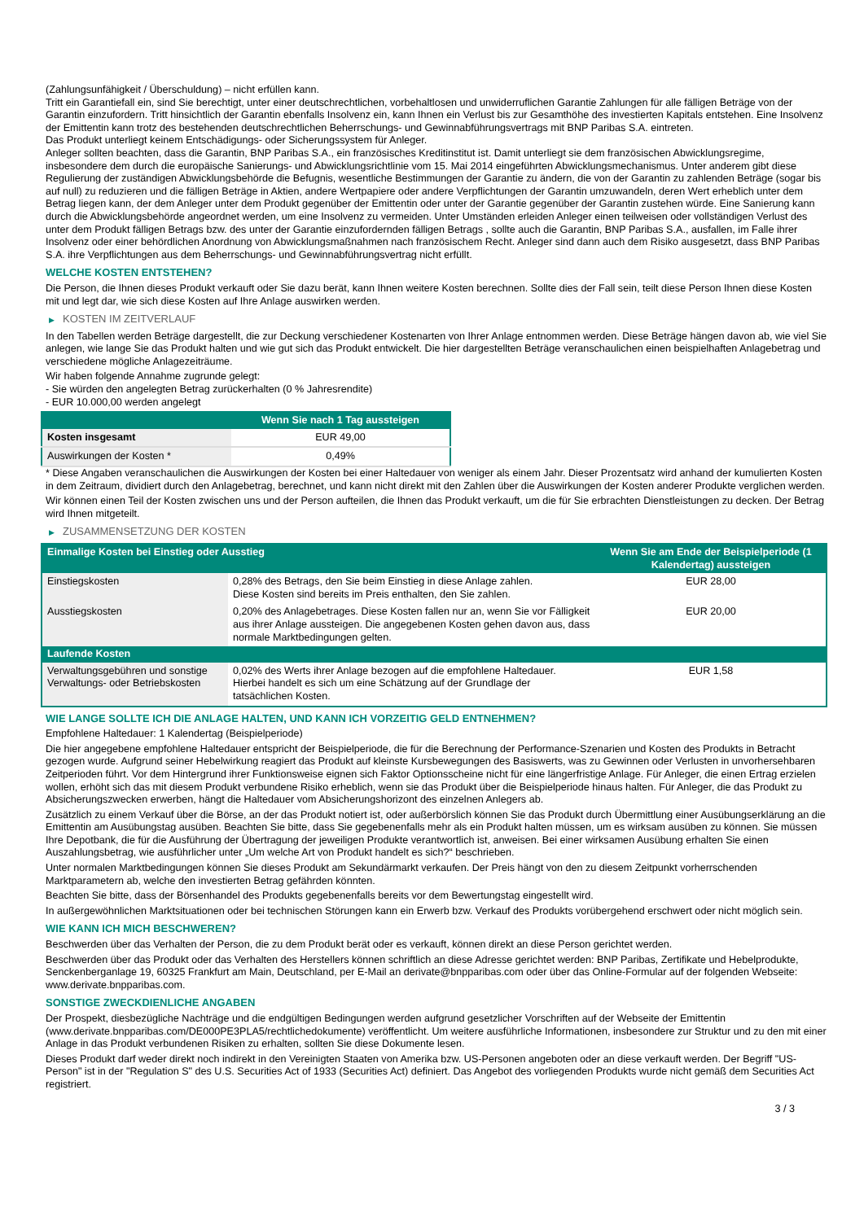(Zahlungsunfähigkeit / Überschuldung) – nicht erfüllen kann.
Tritt ein Garantiefall ein, sind Sie berechtigt, unter einer deutschrechtlichen, vorbehaltlosen und unwiderruflichen Garantie Zahlungen für alle fälligen Beträge von der Garantin einzufordern. Tritt hinsichtlich der Garantin ebenfalls Insolvenz ein, kann Ihnen ein Verlust bis zur Gesamthöhe des investierten Kapitals entstehen. Eine Insolvenz der Emittentin kann trotz des bestehenden deutschrechtlichen Beherrschungs- und Gewinnabführungsvertrags mit BNP Paribas S.A. eintreten.
Das Produkt unterliegt keinem Entschädigungs- oder Sicherungssystem für Anleger.
Anleger sollten beachten, dass die Garantin, BNP Paribas S.A., ein französisches Kreditinstitut ist. Damit unterliegt sie dem französischen Abwicklungsregime, insbesondere dem durch die europäische Sanierungs- und Abwicklungsrichtlinie vom 15. Mai 2014 eingeführten Abwicklungsmechanismus. Unter anderem gibt diese Regulierung der zuständigen Abwicklungsbehörde die Befugnis, wesentliche Bestimmungen der Garantie zu ändern, die von der Garantin zu zahlenden Beträge (sogar bis auf null) zu reduzieren und die fälligen Beträge in Aktien, andere Wertpapiere oder andere Verpflichtungen der Garantin umzuwandeln, deren Wert erheblich unter dem Betrag liegen kann, der dem Anleger unter dem Produkt gegenüber der Emittentin oder unter der Garantie gegenüber der Garantin zustehen würde. Eine Sanierung kann durch die Abwicklungsbehörde angeordnet werden, um eine Insolvenz zu vermeiden. Unter Umständen erleiden Anleger einen teilweisen oder vollständigen Verlust des unter dem Produkt fälligen Betrags bzw. des unter der Garantie einzufordernden fälligen Betrags , sollte auch die Garantin, BNP Paribas S.A., ausfallen, im Falle ihrer Insolvenz oder einer behördlichen Anordnung von Abwicklungsmaßnahmen nach französischem Recht. Anleger sind dann auch dem Risiko ausgesetzt, dass BNP Paribas S.A. ihre Verpflichtungen aus dem Beherrschungs- und Gewinnabführungsvertrag nicht erfüllt.
WELCHE KOSTEN ENTSTEHEN?
Die Person, die Ihnen dieses Produkt verkauft oder Sie dazu berät, kann Ihnen weitere Kosten berechnen. Sollte dies der Fall sein, teilt diese Person Ihnen diese Kosten mit und legt dar, wie sich diese Kosten auf Ihre Anlage auswirken werden.
▶ KOSTEN IM ZEITVERLAUF
In den Tabellen werden Beträge dargestellt, die zur Deckung verschiedener Kostenarten von Ihrer Anlage entnommen werden. Diese Beträge hängen davon ab, wie viel Sie anlegen, wie lange Sie das Produkt halten und wie gut sich das Produkt entwickelt. Die hier dargestellten Beträge veranschaulichen einen beispielhaften Anlagebetrag und verschiedene mögliche Anlagezeiträume.
Wir haben folgende Annahme zugrunde gelegt:
- Sie würden den angelegten Betrag zurückerhalten (0 % Jahresrendite)
- EUR 10.000,00 werden angelegt
| | Wenn Sie nach 1 Tag aussteigen |
| --- | --- |
| Kosten insgesamt | EUR 49,00 |
| Auswirkungen der Kosten * | 0,49% |
* Diese Angaben veranschaulichen die Auswirkungen der Kosten bei einer Haltedauer von weniger als einem Jahr. Dieser Prozentsatz wird anhand der kumulierten Kosten in dem Zeitraum, dividiert durch den Anlagebetrag, berechnet, und kann nicht direkt mit den Zahlen über die Auswirkungen der Kosten anderer Produkte verglichen werden.
Wir können einen Teil der Kosten zwischen uns und der Person aufteilen, die Ihnen das Produkt verkauft, um die für Sie erbrachten Dienstleistungen zu decken. Der Betrag wird Ihnen mitgeteilt.
▶ ZUSAMMENSETZUNG DER KOSTEN
| Einmalige Kosten bei Einstieg oder Ausstieg | | Wenn Sie am Ende der Beispielperiode (1 Kalendertag) aussteigen |
| --- | --- | --- |
| Einstiegskosten | 0,28% des Betrags, den Sie beim Einstieg in diese Anlage zahlen. Diese Kosten sind bereits im Preis enthalten, den Sie zahlen. | EUR 28,00 |
| Ausstiegskosten | 0,20% des Anlagebetrages. Diese Kosten fallen nur an, wenn Sie vor Fälligkeit aus ihrer Anlage aussteigen. Die angegebenen Kosten gehen davon aus, dass normale Marktbedingungen gelten. | EUR 20,00 |
| Laufende Kosten | | |
| Verwaltungsgebühren und sonstige Verwaltungs- oder Betriebskosten | 0,02% des Werts ihrer Anlage bezogen auf die empfohlene Haltedauer. Hierbei handelt es sich um eine Schätzung auf der Grundlage der tatsächlichen Kosten. | EUR 1,58 |
WIE LANGE SOLLTE ICH DIE ANLAGE HALTEN, UND KANN ICH VORZEITIG GELD ENTNEHMEN?
Empfohlene Haltedauer: 1 Kalendertag (Beispielperiode)
Die hier angegebene empfohlene Haltedauer entspricht der Beispielperiode, die für die Berechnung der Performance-Szenarien und Kosten des Produkts in Betracht gezogen wurde. Aufgrund seiner Hebelwirkung reagiert das Produkt auf kleinste Kursbewegungen des Basiswerts, was zu Gewinnen oder Verlusten in unvorhersehbaren Zeitperioden führt. Vor dem Hintergrund ihrer Funktionsweise eignen sich Faktor Optionsscheine nicht für eine längerfristige Anlage. Für Anleger, die einen Ertrag erzielen wollen, erhöht sich das mit diesem Produkt verbundene Risiko erheblich, wenn sie das Produkt über die Beispielperiode hinaus halten. Für Anleger, die das Produkt zu Absicherungszwecken erwerben, hängt die Haltedauer vom Absicherungshorizont des einzelnen Anlegers ab.
Zusätzlich zu einem Verkauf über die Börse, an der das Produkt notiert ist, oder außerbörslich können Sie das Produkt durch Übermittlung einer Ausübungserklärung an die Emittentin am Ausübungstag ausüben. Beachten Sie bitte, dass Sie gegebenenfalls mehr als ein Produkt halten müssen, um es wirksam ausüben zu können. Sie müssen Ihre Depotbank, die für die Ausführung der Übertragung der jeweiligen Produkte verantwortlich ist, anweisen. Bei einer wirksamen Ausübung erhalten Sie einen Auszahlungsbetrag, wie ausführlicher unter „Um welche Art von Produkt handelt es sich?“ beschrieben.
Unter normalen Marktbedingungen können Sie dieses Produkt am Sekundärmarkt verkaufen. Der Preis hängt von den zu diesem Zeitpunkt vorherrschenden Marktparametern ab, welche den investierten Betrag gefährden könnten.
Beachten Sie bitte, dass der Börsenhandel des Produkts gegebenenfalls bereits vor dem Bewertungstag eingestellt wird.
In außergewöhnlichen Marktsituationen oder bei technischen Störungen kann ein Erwerb bzw. Verkauf des Produkts vorübergehend erschwert oder nicht möglich sein.
WIE KANN ICH MICH BESCHWEREN?
Beschwerden über das Verhalten der Person, die zu dem Produkt berät oder es verkauft, können direkt an diese Person gerichtet werden.
Beschwerden über das Produkt oder das Verhalten des Herstellers können schriftlich an diese Adresse gerichtet werden: BNP Paribas, Zertifikate und Hebelprodukte, Senckenberganlage 19, 60325 Frankfurt am Main, Deutschland, per E-Mail an derivate@bnpparibas.com oder über das Online-Formular auf der folgenden Webseite: www.derivate.bnpparibas.com.
SONSTIGE ZWECKDIENLICHE ANGABEN
Der Prospekt, diesbezügliche Nachträge und die endgültigen Bedingungen werden aufgrund gesetzlicher Vorschriften auf der Webseite der Emittentin (www.derivate.bnpparibas.com/DE000PE3PLA5/rechtlichedokumente) veröffentlicht. Um weitere ausführliche Informationen, insbesondere zur Struktur und zu den mit einer Anlage in das Produkt verbundenen Risiken zu erhalten, sollten Sie diese Dokumente lesen.
Dieses Produkt darf weder direkt noch indirekt in den Vereinigten Staaten von Amerika bzw. US-Personen angeboten oder an diese verkauft werden. Der Begriff "US-Person" ist in der "Regulation S" des U.S. Securities Act of 1933 (Securities Act) definiert. Das Angebot des vorliegenden Produkts wurde nicht gemäß dem Securities Act registriert.
3 / 3